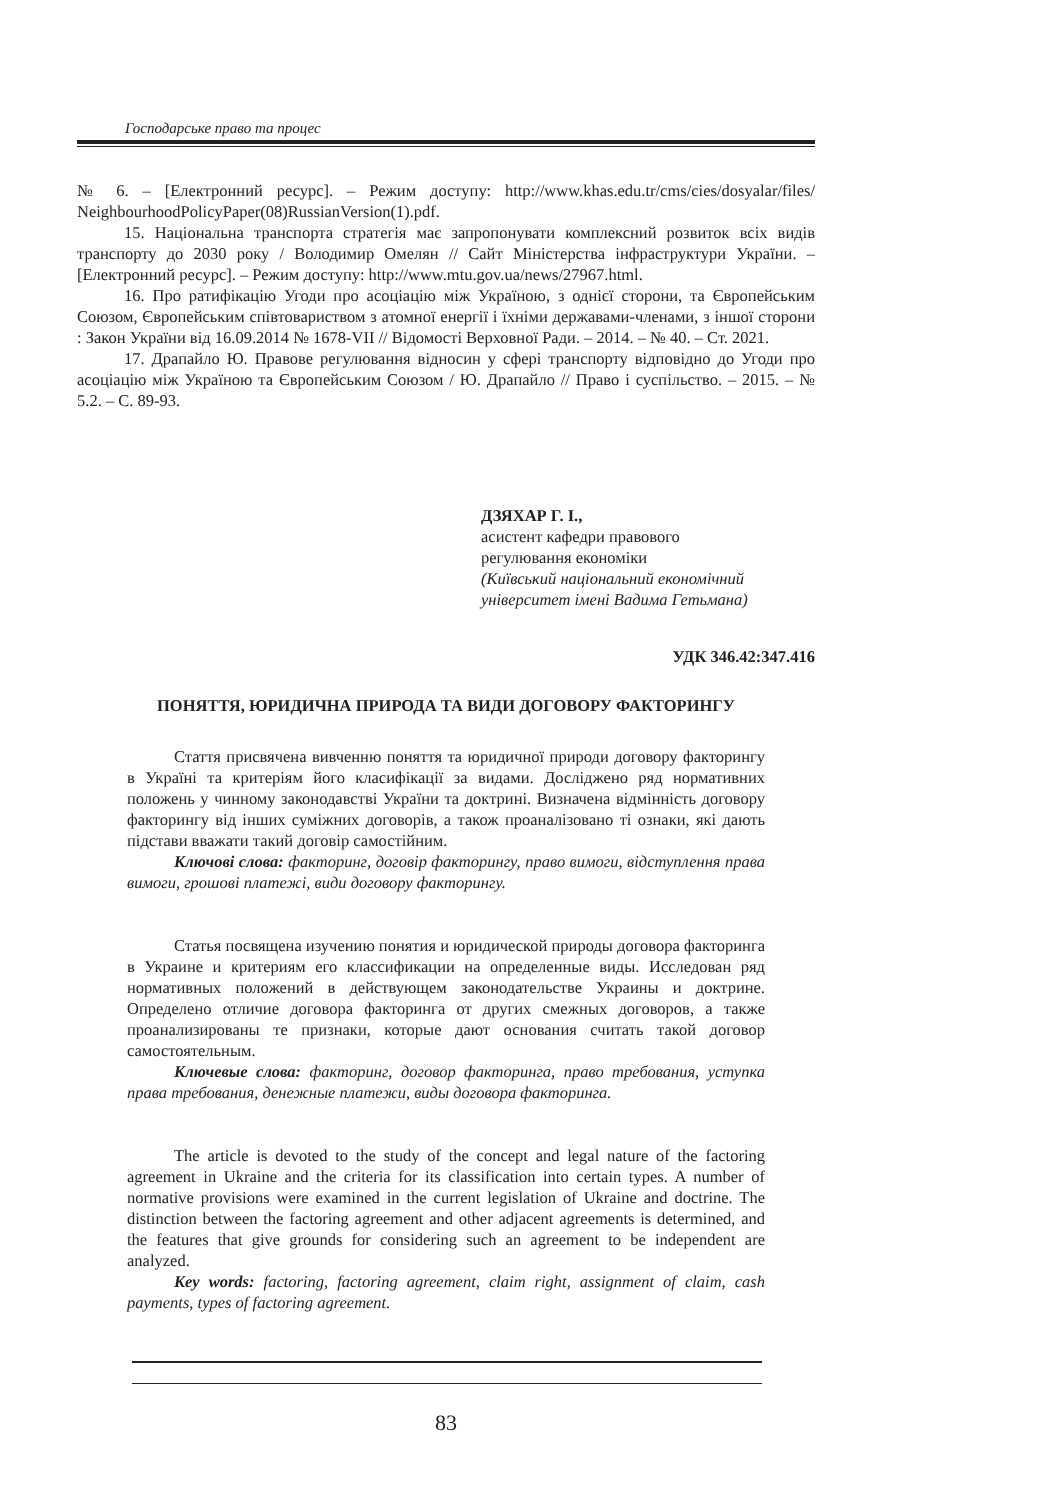Господарське право та процес
№ 6. – [Електронний ресурс]. – Режим доступу: http://www.khas.edu.tr/cms/cies/dosyalar/files/ NeighbourhoodPolicyPaper(08)RussianVersion(1).pdf.
15. Національна транспорта стратегія має запропонувати комплексний розвиток всіх видів транспорту до 2030 року / Володимир Омелян // Сайт Міністерства інфраструктури України. – [Електронний ресурс]. – Режим доступу: http://www.mtu.gov.ua/news/27967.html.
16. Про ратифікацію Угоди про асоціацію між Україною, з однієї сторони, та Європейським Союзом, Європейським співтовариством з атомної енергії і їхніми державами-членами, з іншої сторони : Закон України від 16.09.2014 № 1678-VII // Відомості Верховної Ради. – 2014. – № 40. – Ст. 2021.
17. Драпайло Ю. Правове регулювання відносин у сфері транспорту відповідно до Угоди про асоціацію між Україною та Європейським Союзом / Ю. Драпайло // Право і суспільство. – 2015. – № 5.2. – С. 89-93.
ДЗЯХАР Г. І.,
асистент кафедри правового
регулювання економіки
(Київський національний економічний
університет імені Вадима Гетьмана)
УДК 346.42:347.416
ПОНЯТТЯ, ЮРИДИЧНА ПРИРОДА ТА ВИДИ ДОГОВОРУ ФАКТОРИНГУ
Стаття присвячена вивченню поняття та юридичної природи договору факторингу в Україні та критеріям його класифікації за видами. Досліджено ряд нормативних положень у чинному законодавстві України та доктрині. Визначена відмінність договору факторингу від інших суміжних договорів, а також проаналізовано ті ознаки, які дають підстави вважати такий договір самостійним.
Ключові слова: факторинг, договір факторингу, право вимоги, відступлення права вимоги, грошові платежі, види договору факторингу.
Статья посвящена изучению понятия и юридической природы договора факторинга в Украине и критериям его классификации на определенные виды. Исследован ряд нормативных положений в действующем законодательстве Украины и доктрине. Определено отличие договора факторинга от других смежных договоров, а также проанализированы те признаки, которые дают основания считать такой договор самостоятельным.
Ключевые слова: факторинг, договор факторинга, право требования, уступка права требования, денежные платежи, виды договора факторинга.
The article is devoted to the study of the concept and legal nature of the factoring agreement in Ukraine and the criteria for its classification into certain types. A number of normative provisions were examined in the current legislation of Ukraine and doctrine. The distinction between the factoring agreement and other adjacent agreements is determined, and the features that give grounds for considering such an agreement to be independent are analyzed.
Key words: factoring, factoring agreement, claim right, assignment of claim, cash payments, types of factoring agreement.
83